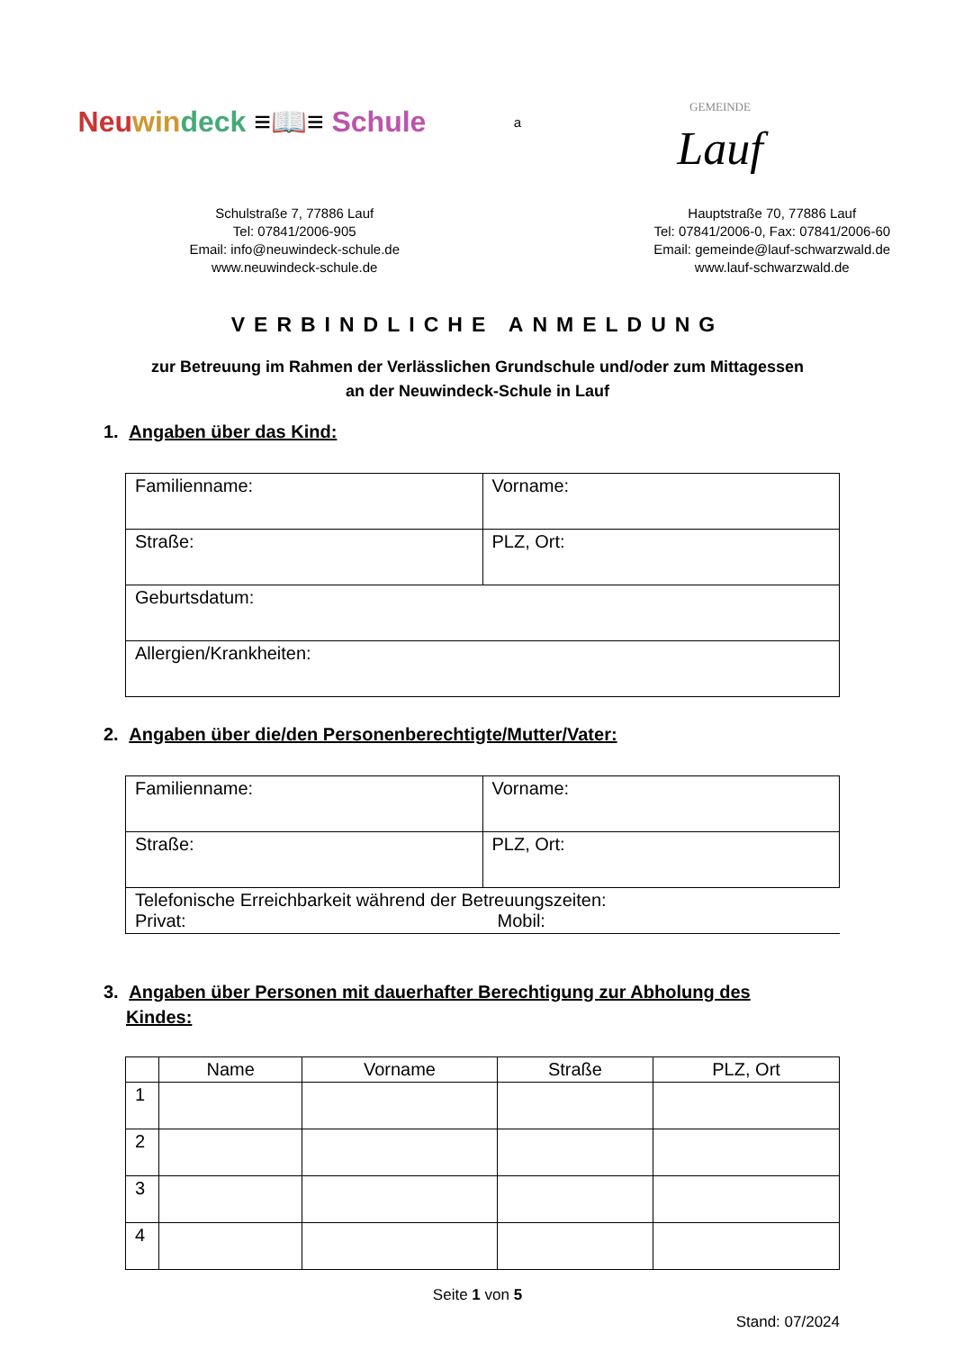Neu win deck ≡📖≡ Schule
a
GEMEINDE
Lauf
Schulstraße 7, 77886 Lauf
Tel: 07841/2006-905
Email: info@neuwindeck-schule.de
www.neuwindeck-schule.de
Hauptstraße 70, 77886 Lauf
Tel: 07841/2006-0, Fax: 07841/2006-60
Email: gemeinde@lauf-schwarzwald.de
www.lauf-schwarzwald.de
VERBINDLICHE ANMELDUNG
zur Betreuung im Rahmen der Verlässlichen Grundschule und/oder zum Mittagessen
an der Neuwindeck-Schule in Lauf
1. Angaben über das Kind:
| Familienname: | Vorname: |
| Straße: | PLZ, Ort: |
| Geburtsdatum: | |
| Allergien/Krankheiten: | |
2. Angaben über die/den Personenberechtigte/Mutter/Vater:
| Familienname: | Vorname: |
| Straße: | PLZ, Ort: |
| Telefonische Erreichbarkeit während der Betreuungszeiten: Privat: Mobil: | |
3. Angaben über Personen mit dauerhafter Berechtigung zur Abholung des
Kindes:
| | Name | Vorname | Straße | PLZ, Ort |
| --- | --- | --- | --- | --- |
| 1 | | | | |
| 2 | | | | |
| 3 | | | | |
| 4 | | | | |
Seite 1 von 5
Stand: 07/2024